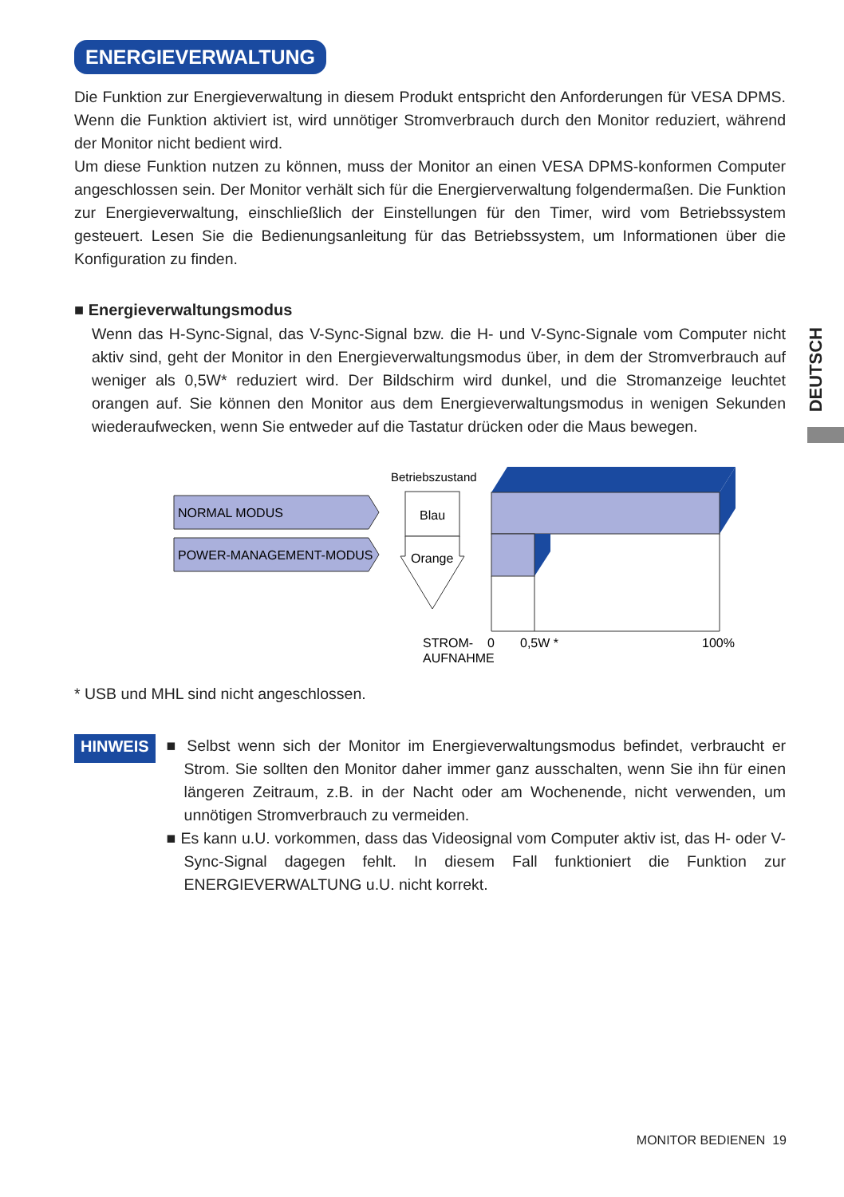DEUTSCH
ENERGIEVERWALTUNG
Die Funktion zur Energieverwaltung in diesem Produkt entspricht den Anforderungen für VESA DPMS. Wenn die Funktion aktiviert ist, wird unnötiger Stromverbrauch durch den Monitor reduziert, während der Monitor nicht bedient wird.
Um diese Funktion nutzen zu können, muss der Monitor an einen VESA DPMS-konformen Computer angeschlossen sein. Der Monitor verhält sich für die Energierverwaltung folgendermaßen. Die Funktion zur Energieverwaltung, einschließlich der Einstellungen für den Timer, wird vom Betriebssystem gesteuert. Lesen Sie die Bedienungsanleitung für das Betriebssystem, um Informationen über die Konfiguration zu finden.
■ Energieverwaltungsmodus
Wenn das H-Sync-Signal, das V-Sync-Signal bzw. die H- und V-Sync-Signale vom Computer nicht aktiv sind, geht der Monitor in den Energieverwaltungsmodus über, in dem der Stromverbrauch auf weniger als 0,5W* reduziert wird. Der Bildschirm wird dunkel, und die Stromanzeige leuchtet orangen auf. Sie können den Monitor aus dem Energieverwaltungsmodus in wenigen Sekunden wiederaufwecken, wenn Sie entweder auf die Tastatur drücken oder die Maus bewegen.
NORMAL MODUS
POWER-MANAGEMENT-MODUS
Betriebszustand
Blau
Orange
STROM-
AUFNAHME
0
0,5W *
100%
* USB und MHL sind nicht angeschlossen.
HINWEIS
■ Selbst wenn sich der Monitor im Energieverwaltungsmodus befindet, verbraucht er Strom. Sie sollten den Monitor daher immer ganz ausschalten, wenn Sie ihn für einen längeren Zeitraum, z.B. in der Nacht oder am Wochenende, nicht verwenden, um unnötigen Stromverbrauch zu vermeiden.
■ Es kann u.U. vorkommen, dass das Videosignal vom Computer aktiv ist, das H- oder V-Sync-Signal dagegen fehlt. In diesem Fall funktioniert die Funktion zur ENERGIEVERWALTUNG u.U. nicht korrekt.
MONITOR BEDIENEN 19